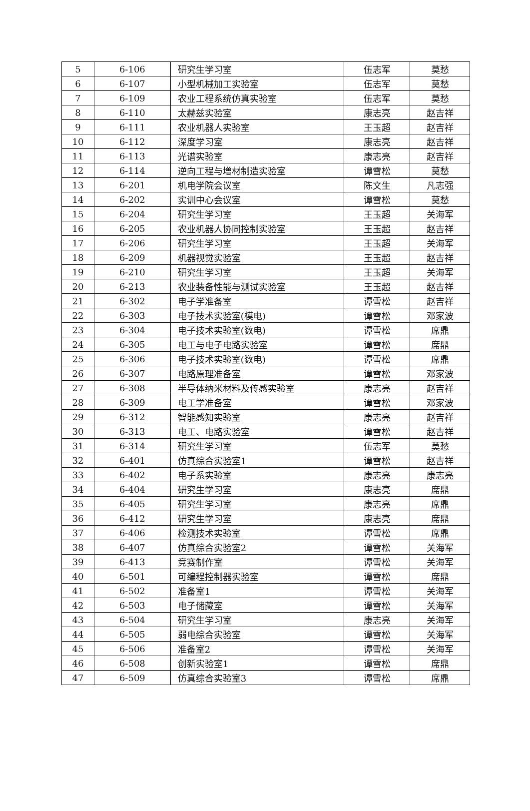| 5 | 6-106 | 研究生学习室 | 伍志军 | 莫愁 |
| 6 | 6-107 | 小型机械加工实验室 | 伍志军 | 莫愁 |
| 7 | 6-109 | 农业工程系统仿真实验室 | 伍志军 | 莫愁 |
| 8 | 6-110 | 太赫兹实验室 | 康志亮 | 赵吉祥 |
| 9 | 6-111 | 农业机器人实验室 | 王玉超 | 赵吉祥 |
| 10 | 6-112 | 深度学习室 | 康志亮 | 赵吉祥 |
| 11 | 6-113 | 光谱实验室 | 康志亮 | 赵吉祥 |
| 12 | 6-114 | 逆向工程与增材制造实验室 | 谭雪松 | 莫愁 |
| 13 | 6-201 | 机电学院会议室 | 陈文生 | 凡志强 |
| 14 | 6-202 | 实训中心会议室 | 谭雪松 | 莫愁 |
| 15 | 6-204 | 研究生学习室 | 王玉超 | 关海军 |
| 16 | 6-205 | 农业机器人协同控制实验室 | 王玉超 | 赵吉祥 |
| 17 | 6-206 | 研究生学习室 | 王玉超 | 关海军 |
| 18 | 6-209 | 机器视觉实验室 | 王玉超 | 赵吉祥 |
| 19 | 6-210 | 研究生学习室 | 王玉超 | 关海军 |
| 20 | 6-213 | 农业装备性能与测试实验室 | 王玉超 | 赵吉祥 |
| 21 | 6-302 | 电子学准备室 | 谭雪松 | 赵吉祥 |
| 22 | 6-303 | 电子技术实验室(模电) | 谭雪松 | 邓家波 |
| 23 | 6-304 | 电子技术实验室(数电) | 谭雪松 | 席鼎 |
| 24 | 6-305 | 电工与电子电路实验室 | 谭雪松 | 席鼎 |
| 25 | 6-306 | 电子技术实验室(数电) | 谭雪松 | 席鼎 |
| 26 | 6-307 | 电路原理准备室 | 谭雪松 | 邓家波 |
| 27 | 6-308 | 半导体纳米材料及传感实验室 | 康志亮 | 赵吉祥 |
| 28 | 6-309 | 电工学准备室 | 谭雪松 | 邓家波 |
| 29 | 6-312 | 智能感知实验室 | 康志亮 | 赵吉祥 |
| 30 | 6-313 | 电工、电路实验室 | 谭雪松 | 赵吉祥 |
| 31 | 6-314 | 研究生学习室 | 伍志军 | 莫愁 |
| 32 | 6-401 | 仿真综合实验室1 | 谭雪松 | 赵吉祥 |
| 33 | 6-402 | 电子系实验室 | 康志亮 | 康志亮 |
| 34 | 6-404 | 研究生学习室 | 康志亮 | 席鼎 |
| 35 | 6-405 | 研究生学习室 | 康志亮 | 席鼎 |
| 36 | 6-412 | 研究生学习室 | 康志亮 | 席鼎 |
| 37 | 6-406 | 检测技术实验室 | 谭雪松 | 席鼎 |
| 38 | 6-407 | 仿真综合实验室2 | 谭雪松 | 关海军 |
| 39 | 6-413 | 竞赛制作室 | 谭雪松 | 关海军 |
| 40 | 6-501 | 可编程控制器实验室 | 谭雪松 | 席鼎 |
| 41 | 6-502 | 准备室1 | 谭雪松 | 关海军 |
| 42 | 6-503 | 电子储藏室 | 谭雪松 | 关海军 |
| 43 | 6-504 | 研究生学习室 | 康志亮 | 关海军 |
| 44 | 6-505 | 弱电综合实验室 | 谭雪松 | 关海军 |
| 45 | 6-506 | 准备室2 | 谭雪松 | 关海军 |
| 46 | 6-508 | 创新实验室1 | 谭雪松 | 席鼎 |
| 47 | 6-509 | 仿真综合实验室3 | 谭雪松 | 席鼎 |